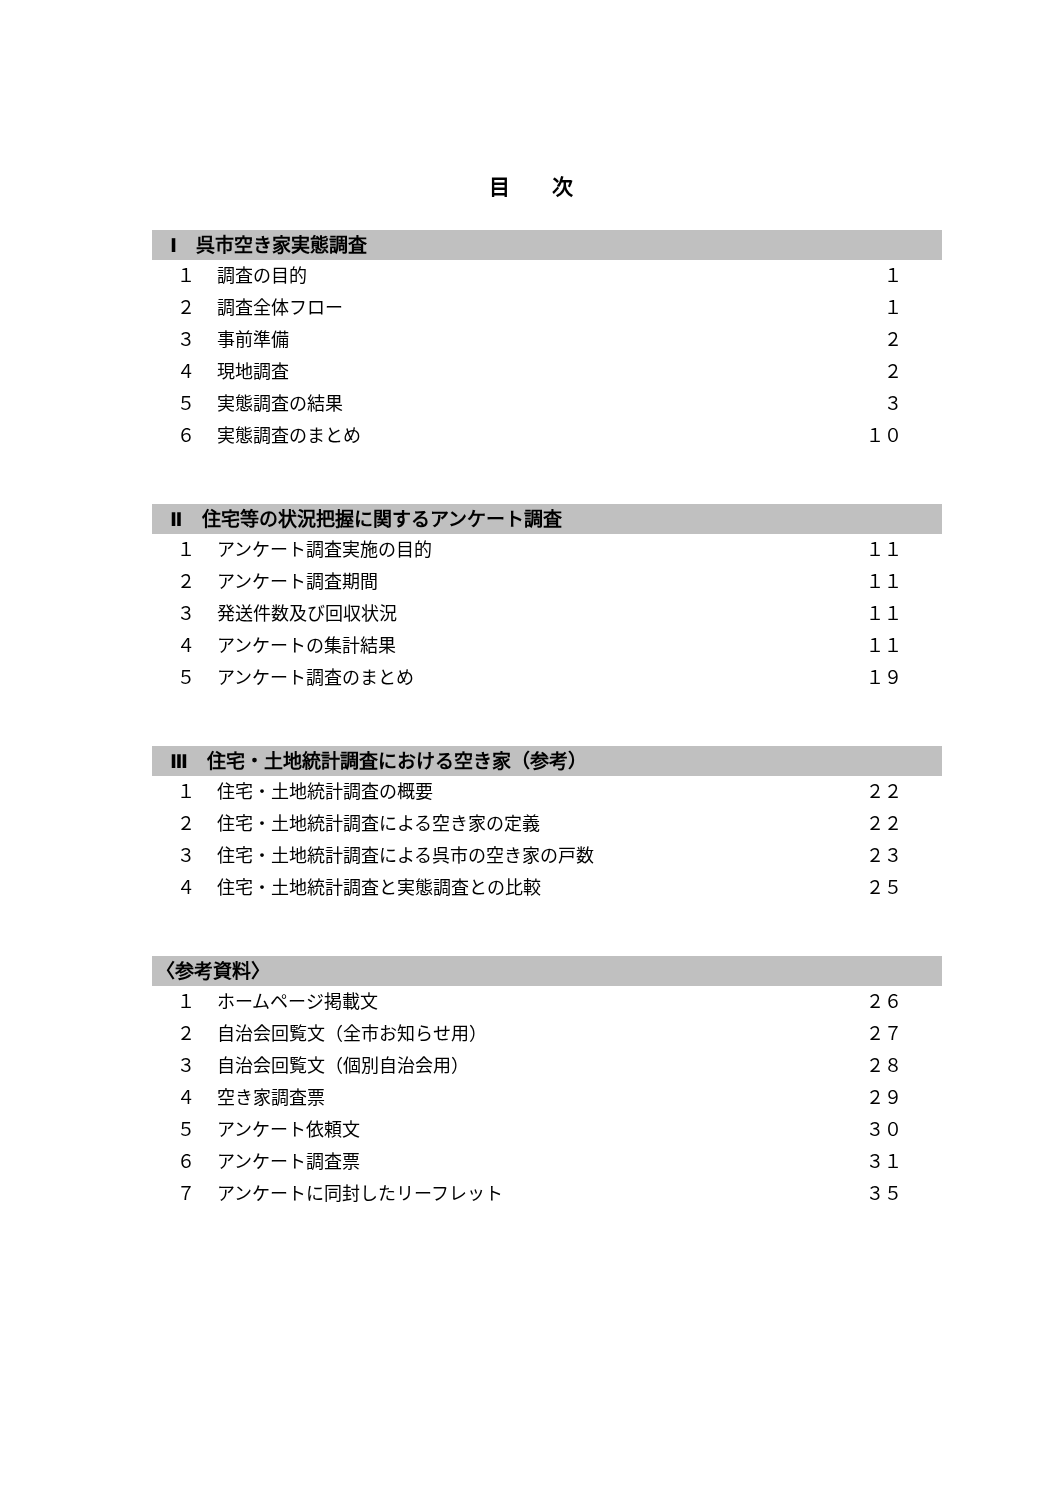目　　次
Ⅰ　呉市空き家実態調査
１ 調査の目的 １
２ 調査全体フロー １
３ 事前準備 ２
４ 現地調査 ２
５ 実態調査の結果 ３
６ 実態調査のまとめ １０
Ⅱ　住宅等の状況把握に関するアンケート調査
１ アンケート調査実施の目的 １１
２ アンケート調査期間 １１
３ 発送件数及び回収状況 １１
４ アンケートの集計結果 １１
５ アンケート調査のまとめ １９
Ⅲ　住宅・土地統計調査における空き家（参考）
１ 住宅・土地統計調査の概要 ２２
２ 住宅・土地統計調査による空き家の定義 ２２
３ 住宅・土地統計調査による呉市の空き家の戸数 ２３
４ 住宅・土地統計調査と実態調査との比較 ２５
〈参考資料〉
１ ホームページ掲載文 ２６
２ 自治会回覧文（全市お知らせ用） ２７
３ 自治会回覧文（個別自治会用） ２８
４ 空き家調査票 ２９
５ アンケート依頼文 ３０
６ アンケート調査票 ３１
７ アンケートに同封したリーフレット ３５